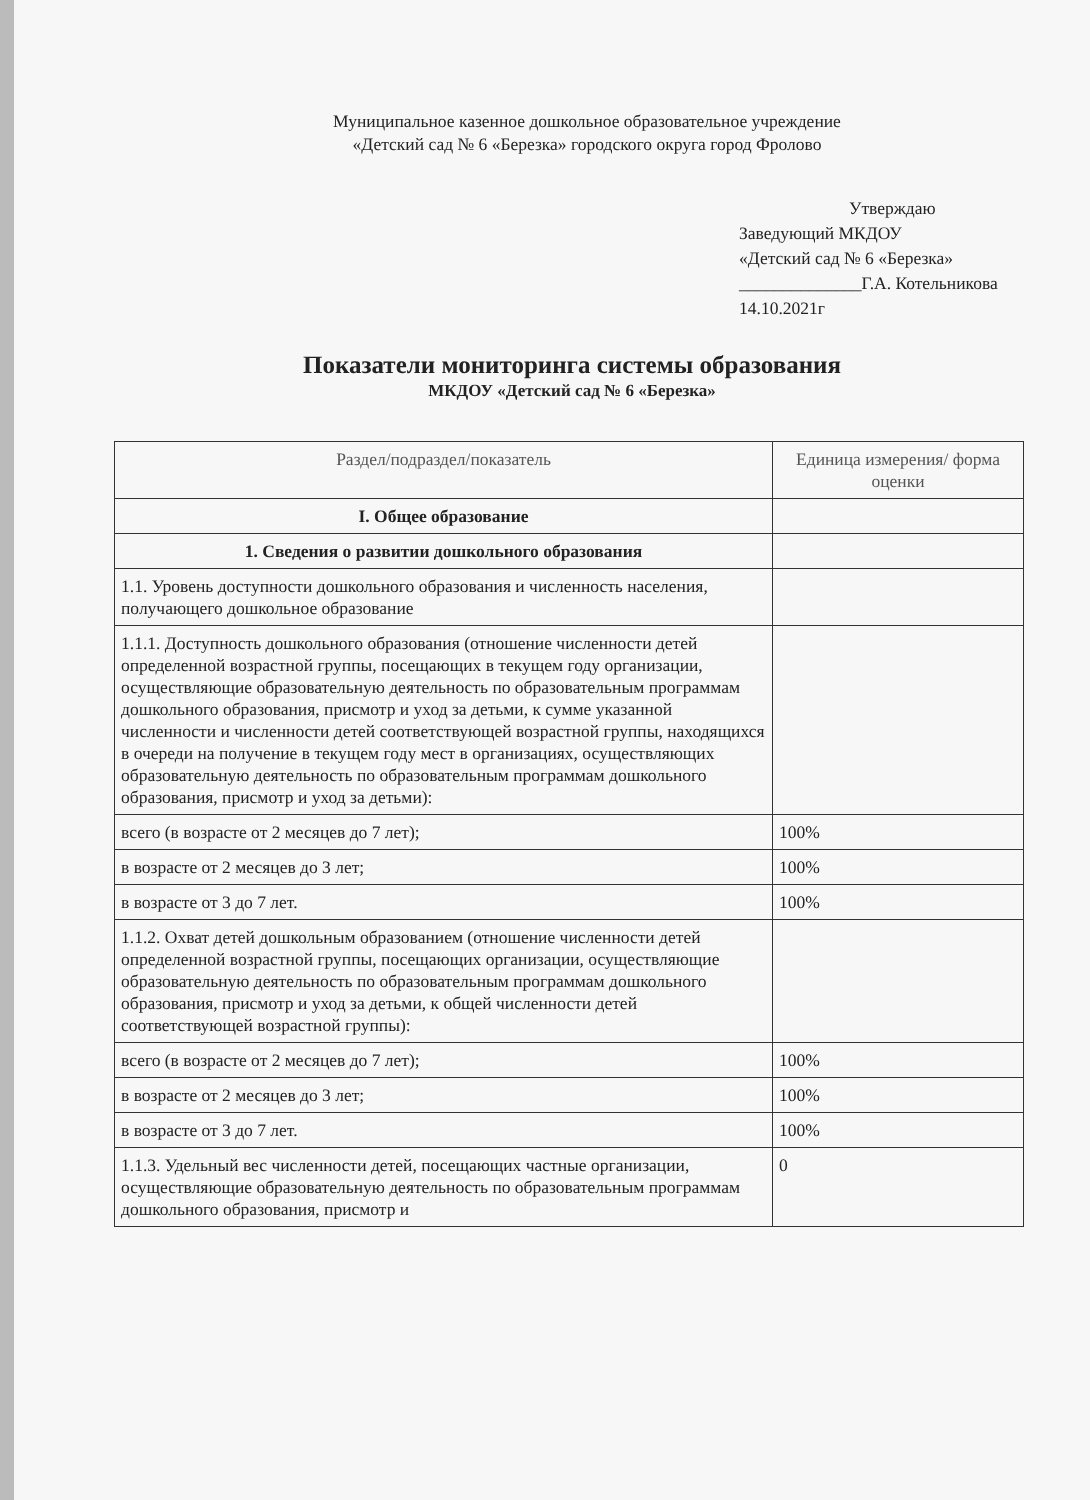Муниципальное казенное дошкольное образовательное учреждение
«Детский сад № 6 «Березка» городского округа город Фролово
Утверждаю
Заведующий МКДОУ
«Детский сад № 6 «Березка»
______________Г.А. Котельникова
14.10.2021г
Показатели мониторинга системы образования
МКДОУ «Детский сад № 6 «Березка»
| Раздел/подраздел/показатель | Единица измерения/ форма оценки |
| --- | --- |
| I. Общее образование | |
| 1. Сведения о развитии дошкольного образования | |
| 1.1. Уровень доступности дошкольного образования и численность населения, получающего дошкольное образование | |
| 1.1.1. Доступность дошкольного образования (отношение численности детей определенной возрастной группы, посещающих в текущем году организации, осуществляющие образовательную деятельность по образовательным программам дошкольного образования, присмотр и уход за детьми, к сумме указанной численности и численности детей соответствующей возрастной группы, находящихся в очереди на получение в текущем году мест в организациях, осуществляющих образовательную деятельность по образовательным программам дошкольного образования, присмотр и уход за детьми): | |
| всего (в возрасте от 2 месяцев до 7 лет); | 100% |
| в возрасте от 2 месяцев до 3 лет; | 100% |
| в возрасте от 3 до 7 лет. | 100% |
| 1.1.2. Охват детей дошкольным образованием (отношение численности детей определенной возрастной группы, посещающих организации, осуществляющие образовательную деятельность по образовательным программам дошкольного образования, присмотр и уход за детьми, к общей численности детей соответствующей возрастной группы): | |
| всего (в возрасте от 2 месяцев до 7 лет); | 100% |
| в возрасте от 2 месяцев до 3 лет; | 100% |
| в возрасте от 3 до 7 лет. | 100% |
| 1.1.3. Удельный вес численности детей, посещающих частные организации, осуществляющие образовательную деятельность по образовательным программам дошкольного образования, присмотр и | 0 |